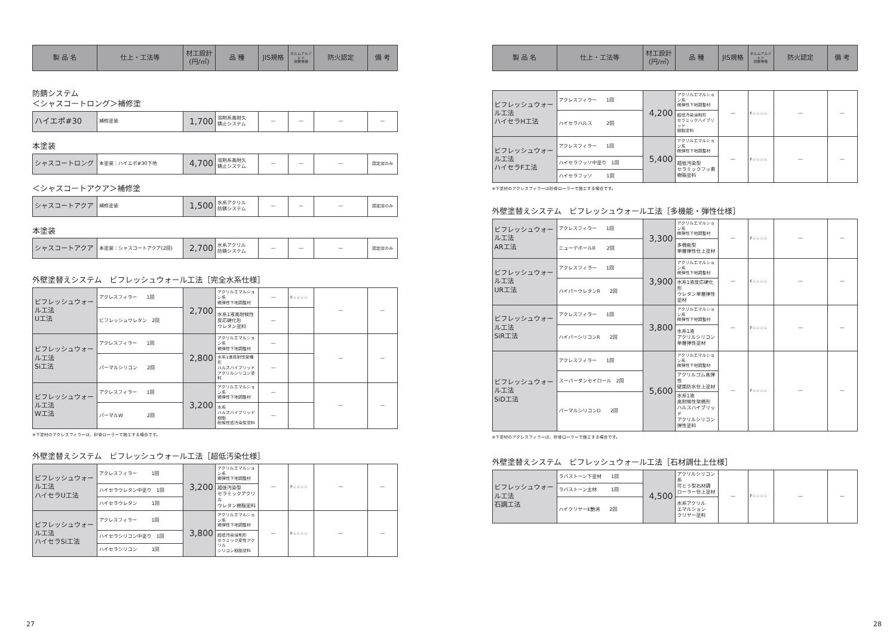| 製 品 名 | 仕上・工法等 | 材工設計 (円/㎡) | 品 種 | JIS規格 | ホルムアルデヒド 放散等級 | 防火認定 | 備 考 |
| --- | --- | --- | --- | --- | --- | --- | --- |
防錆システム
＜シャスコートロング＞補修塗
| ハイエポ#30 | 補修塗装 | 1,700 | 溶剤系高耐久 錆止システム | — | — | — | — |
本塗装
| シャスコートロング | 本塗装：ハイエポ#30下地 | 4,700 | 溶剤系高耐久 錆止システム | — | — | — | 認定店のみ |
＜シャスコートアクア＞補修塗
| シャスコートアクア | 補修塗装 | 1,500 | 水系アクリル 防錆システム | — | — | — | 認定店のみ |
本塗装
| シャスコートアクア | 本塗装：シャスコートアクア(2回) | 2,700 | 水系アクリル 防錆システム | — | — | — | 認定店のみ |
外壁塗替えシステム　ビフレッシュウォール工法［完全水系仕様］
| ビフレッシュウォール工法 U工法 | アクレスフィラー 1回 | 2,700 | アクリルエマルション系 微弾性下地調整材 | — | F☆☆☆☆ | — | — |
| | ビフレッシュウレタン 2回 | | 水系1液高耐候性 反応硬化形 ウレタン塗料 | — | | | |
| ビフレッシュウォール工法 Si工法 | アクレスフィラー 1回 | 2,800 | アクリルエマルション系 微弾性下地調整材 | — | | — | — |
| | パーマルシリコン 2回 | | 水系1液高耐性架橋形 ハルスハイブリッド アクリルシリコン塗料 | — | | | |
| ビフレッシュウォール工法 W工法 | アクレスフィラー 1回 | 3,200 | アクリルエマルション系 微弾性下地調整材 | — | | — | — |
| | パーマルW 2回 | | 水系 ハルスハイブリッド樹脂 耐候性低汚染型塗料 | — | | | |
※下塗材のアクレスフィラーは、砂骨ローラーで施工する場合です。
外壁塗替えシステム　ビフレッシュウォール工法［超低汚染仕様］
| ビフレッシュウォール工法 ハイセラU工法 | アクレスフィラー 1回 | 3,200 | アクリルエマルション系 微弾性下地調整材 | — | F☆☆☆☆ | — | — |
| | ハイセラウレタン中塗り 1回 | | 超低汚染型 セラミックアクリル ウレタン樹脂塗料 | | | | |
| | ハイセラウレタン 1回 | | | | | | |
| ビフレッシュウォール工法 ハイセラSi工法 | アクレスフィラー 1回 | 3,800 | アクリルエマルション系 微弾性下地調整材 | — | F☆☆☆☆ | — | — |
| | ハイセラシリコン中塗り 1回 | | 超低汚染溶剤形 セラミック変性アクリル シリコン樹脂塗料 | | | | |
| | ハイセラシリコン 1回 | | | | | | |
27
| 製 品 名 | 仕上・工法等 | 材工設計 (円/㎡) | 品 種 | JIS規格 | ホルムアルデヒド 放散等級 | 防火認定 | 備 考 |
| --- | --- | --- | --- | --- | --- | --- | --- |
| ビフレッシュウォール工法 ハイセラH工法 | アクレスフィラー 1回 | 4,200 | アクリルエマルション系 微弾性下地調整材 | — | F☆☆☆☆ | — | — |
| | ハイセラハルス 2回 | | 超低汚染溶剤形 セラミックハイブリッド 樹脂塗料 | | | | |
| ビフレッシュウォール工法 ハイセラF工法 | アクレスフィラー 1回 | 5,400 | アクリルエマルション系 微弾性下地調整材 | — | F☆☆☆☆ | — | — |
| | ハイセラフッソ中塗り 1回 | | 超低汚染型 セラミックフッ素 樹脂塗料 | | | | |
| | ハイセラフッソ 1回 | | | | | | |
※下塗材のアクレスフィラーは砂骨ローラーで施工する場合です。
外壁塗替えシステム　ビフレッシュウォール工法［多機能・弾性仕様］
| ビフレッシュウォール工法 AR工法 | アクレスフィラー 1回 | 3,300 | アクリルエマルション系 微弾性下地調整材 | — | F☆☆☆☆ | — | — |
| | ニューデボールR 2回 | | 多機能型 単層弾性仕上塗材 | | | | |
| ビフレッシュウォール工法 UR工法 | アクレスフィラー 1回 | 3,900 | アクリルエマルション系 微弾性下地調整材 | — | F☆☆☆☆ | — | — |
| | ハイパーウレタンR 2回 | | 水系1液反応硬化形 ウレタン単層弾性塗材 | | | | |
| ビフレッシュウォール工法 SiR工法 | アクレスフィラー 1回 | 3,800 | アクリルエマルション系 微弾性下地調整材 | — | F☆☆☆☆ | — | — |
| | ハイパーシリコンR 2回 | | 水系1液 アクリルシリコン 単層弾性塗材 | | | | |
| ビフレッシュウォール工法 SiD工法 | アクレスフィラー 1回 | 5,600 | アクリルエマルション系 微弾性下地調整材 | — | F☆☆☆☆ | — | — |
| | スーパーダンセイロール 2回 | | アクリルゴム高弾性 壁面防水仕上塗材 | | | | |
| | パーマルシリコンD 2回 | | 水系1液 高耐候性架橋形 ハルスハイブリッド アクリルシリコン 弾性塗料 | | | | |
※下塗材のアクレスフィラーは、砂骨ローラーで施工する場合です。
外壁塗替えシステム　ビフレッシュウォール工法［石材調仕上仕様］
| ビフレッシュウォール工法 石調工法 | ラバストーン下塗材 1回 | 4,500 | アクリルシリコン系 可とう型石材調 ローラー仕上塗材 | — | F☆☆☆☆ | — | — |
| | ラバストーン主材 1回 | | | | | | |
| | ハイクリヤーE艶消 2回 | | 水系アクリル エマルション クリヤー塗料 | | | | |
28